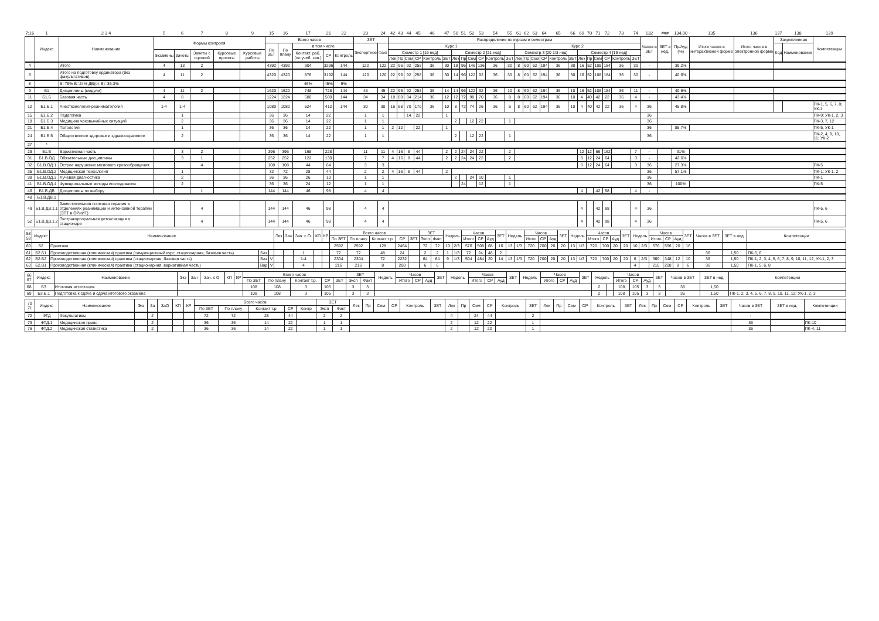| 7;16 | 1 | 2 3 4 | 5 | 6 | 7 | 8 | 9 | 15 | 16 | 17 | 21 | 22 | 23 | 24 | 42 | 43 | 44 | 45 | 46 | 47 | 50 | 51 | 52 | 53 | 54 | 55 | 61 | 62 | 63 | 64 | 65 | 66 | 69 | 70 | 71 | 72 | 73 | 74 | 132 | ### | 134,00 | 135 | 136 | 137 | 138 | 139 |
| | Индекс | Наименование | Формы контроля | | | | | Всего часов | | | | | ЗЕТ | | Распределение по курсам и семестрам | | | | | | | | | | | | | | | | | | | | | | | | Часов в ЗЕТ | ЗЕТ в нед. | Пр/Ауд (%) | Итого часов в интерактивной форме | Итого часов в электронной форме | Закрепленная | | Компетенции |
| | | | | | | | | По ЗЕТ | По плану | в том числе | | | Экспертное | Факт | Курс 1 | | | | | | | | | | | | Курс 2 | | | | | | | | | | | | | | | | | Код | Наименование | |
| | | | Экзамены | Зачеты | Зачеты с оценкой | Курсовые проекты | Курсовые работы | | | Контакт. раб. (по учеб. зан.) | СР | Контроль | | | Семестр 1 [19 нед] | | | | | | Семестр 2 [21 нед] | | | | | | Семестр 3 [20 1/3 нед] | | | | | | Семестр 4 [19 нед] | | | | | | | | | | | | | |
| | | | | | | | | | | | | | | | Лек | Пр | Сем | СР | Контроль | ЗЕТ | Лек | Пр | Сем | СР | Контроль | ЗЕТ | Лек | Пр | Сем | СР | Контроль | ЗЕТ | Лек | Пр | Сем | СР | Контроль | ЗЕТ | | | | | | | | |
| 4 | | Итого | 4 | 13 | 2 | | | 4392 | 4392 | 904 | 3236 | 144 | 122 | 122 | 22 | 96 | 92 | 258 | 36 | 30 | 18 | 96 | 146 | 136 | 36 | 32 | 8 | 60 | 62 | 194 | 36 | 30 | 16 | 52 | 108 | 184 | 36 | 30 | - | | 39.2% | | | | | |
| 6 | | Итого на подготовку ординатора (без факультативов) | 4 | 11 | 2 | | | 4320 | 4320 | 876 | 3192 | 144 | 120 | 120 | 22 | 96 | 92 | 258 | 36 | 30 | 14 | 96 | 122 | 92 | 36 | 30 | 8 | 60 | 62 | 194 | 36 | 30 | 16 | 52 | 108 | 184 | 36 | 30 | - | | 40.6% | | | | | |
| 8 | | Б=76% В=24% ДВ(от В)=36.3% | | | | | | | | 46% | 45% | 9% | | | | | | | | | | | | | | | | | | | | | | | | | | | | | | | | | | |
| 9 | Б1 | Дисциплины (модули) | 4 | 11 | 2 | | | 1620 | 1620 | 748 | 728 | 144 | 45 | 45 | 22 | 96 | 92 | 258 | 36 | 14 | 14 | 96 | 122 | 92 | 36 | 10 | 8 | 60 | 62 | 194 | 36 | 10 | 16 | 52 | 108 | 184 | 36 | 11 | - | | 40.6% | | | | | |
| 11 | Б1.Б | Базовая часть | 4 | 8 | | | | 1224 | 1224 | 580 | 500 | 144 | 34 | 34 | 18 | 80 | 84 | 214 | 36 | 12 | 12 | 72 | 98 | 70 | 36 | 8 | 8 | 60 | 62 | 194 | 36 | 10 | 4 | 40 | 42 | 22 | 36 | 4 | - | | 43.4% | | | | | |
| 12 | Б1.Б.1 | Анестезиология-реаниматология | 1-4 | 1-4 | | | | 1080 | 1080 | 524 | 412 | 144 | 30 | 30 | 16 | 68 | 70 | 170 | 36 | 10 | 8 | 72 | 74 | 26 | 36 | 6 | 8 | 60 | 62 | 194 | 36 | 10 | 4 | 40 | 42 | 22 | 36 | 4 | 36 | | 45.8% | | | | | ПК-1, 5, 6, 7, 8; УК-1 |
| 15 | Б1.Б.2 | Педагогика | | 1 | | | | 36 | 36 | 14 | 22 | | 1 | 1 | | | 14 | 22 | | 1 | | | | | | | | | | | | | | | | | | | 36 | | | | | | | ПК-9; УК-1, 2, 3 |
| 18 | Б1.Б.3 | Медицина чрезвычайных ситуаций | | 2 | | | | 36 | 36 | 14 | 22 | | 1 | 1 | | | | | | | 2 | | 12 | 22 | | 1 | | | | | | | | | | | | | 36 | | | | | | | ПК-3, 7, 12 |
| 21 | Б1.Б.4 | Патология | | 1 | | | | 36 | 36 | 14 | 22 | | 1 | 1 | 2 | 12 | | 22 | | 1 | | | | | | | | | | | | | | | | | | | 36 | | 85.7% | | | | | ПК-5, УК-1 |
| 24 | Б1.Б.5 | Общественное здоровье и здравоохранение | | 2 | | | | 36 | 36 | 14 | 22 | | 1 | 1 | | | | | | | 2 | | 12 | 22 | | 1 | | | | | | | | | | | | | 36 | | | | | | | ПК-2, 4, 9, 10, 11; УК-2 |
| 27 | * | | | | | | | | | | | | | | | | | | | | | | | | | | | | | | | | | | | | | | | | | | | | | |
| 29 | Б1.В | Вариативная часть | | 3 | 2 | | | 396 | 396 | 168 | 228 | | 11 | 11 | 4 | 16 | 8 | 44 | | 2 | 2 | 24 | 24 | 22 | | 2 | | | | | | | 12 | 12 | 66 | 162 | | 7 | - | | 31% | | | | | |
| 31 | Б1.В.ОД | Обязательные дисциплины | | 3 | 1 | | | 252 | 252 | 122 | 130 | | 7 | 7 | 4 | 16 | 8 | 44 | | 2 | 2 | 24 | 24 | 22 | | 2 | | | | | | | 8 | 12 | 24 | 64 | | 3 | - | | 42.6% | | | | | |
| 32 | Б1.В.ОД.1 | Острое нарушение мозгового кровообращения | | | 4 | | | 108 | 108 | 44 | 64 | | 3 | 3 | | | | | | | | | | | | | | | | | | | 8 | 12 | 24 | 64 | | 3 | 36 | | 27.3% | | | | | ПК-5 |
| 35 | Б1.В.ОД.2 | Медицинская психология | | 1 | | | | 72 | 72 | 28 | 44 | | 2 | 2 | 4 | 16 | 8 | 44 | | 2 | | | | | | | | | | | | | | | | | | | 36 | | 57.1% | | | | | ПК-1; УК-1, 2 |
| 38 | Б1.В.ОД.3 | Лучевая диагностика | | 2 | | | | 36 | 36 | 26 | 10 | | 1 | 1 | | | | | | | 2 | | 24 | 10 | | 1 | | | | | | | | | | | | | 36 | | | | | | | ПК-1 |
| 41 | Б1.В.ОД.4 | Функциональные методы исследования | | 2 | | | | 36 | 36 | 24 | 12 | | 1 | 1 | | | | | | | | 24 | | 12 | | 1 | | | | | | | | | | | | | 36 | | 100% | | | | | ПК-5 |
| 46 | Б1.В.ДВ | Дисциплины по выбору | | | 1 | | | 144 | 144 | 46 | 98 | | 4 | 4 | | | | | | | | | | | | | | | | | | | 4 | | 42 | 98 | | 4 | - | | | | | | | |
| 48 | Б1.В.ДВ.1 | | | | | | | | | | | | | | | | | | | | | | | | | | | | | | | | | | | | | | | | | | | | | |
| 49 | Б1.В.ДВ.1.1 | Заместительная почечная терапия в отделениях реанимации и интенсивной терапии (ЗПТ в ОРиИТ) | | | 4 | | | 144 | 144 | 46 | 98 | | 4 | 4 | | | | | | | | | | | | | | | | | | | 4 | | 42 | 98 | | 4 | 36 | | | | | | | ПК-5, 6 |
| 52 | Б1.В.ДВ.1.2 | Экстракорпоральная детоксикация в стационаре | | | 4 | | | 144 | 144 | 46 | 98 | | 4 | 4 | | | | | | | | | | | | | | | | | | | 4 | | 42 | 98 | | 4 | 36 | | | | | | | ПК-5, 6 |
| 58 59 | Индекс | Наименование | | | Экз | Зач | Зач. с О. | КП | КР | Всего часов | | | | | ЗЕТ | | Недель | | Часов | | | ЗЕТ | Недель | | Часов | | | ЗЕТ | Недель | | Часов | | | ЗЕТ | Недель | | Часов | | | ЗЕТ | Часов в ЗЕТ | ЗЕТ в нед. | Компетенции |
| | | | | | | | | | | По ЗЕТ | По плану | Контакт т.р. | СР | ЗЕТ | Эксп | Факт | | | Итого | СР | Ауд | | | | Итого | СР | Ауд | | | | Итого | СР | Ауд | | | | Итого | СР | Ауд | | | | |
| 60 | Б2 | Практики | | | | | | | | 2592 | 2592 | 128 | 2464 | | 72 | 72 | 10 | 2/3 | 576 | 508 | 68 | 16 | 13 | 1/3 | 720 | 700 | 20 | 20 | 13 | 1/3 | 720 | 700 | 20 | 20 | 10 | 2/3 | 576 | 556 | 20 | 16 | | | |
| 61 | Б2.Б1 | Производственная (клиническая) практика (симуляционный курс, стационарная, базовая часть) | Баз | | | | 1 | | | 72 | 72 | 48 | 24 | | 2 | 2 | 1 | 1/3 | 72 | 24 | 48 | 2 | | | | | | | | | | | | | | | | | | | 36 | 1,50 | ПК-5, 6 |
| 62 | Б2.Б2 | Производственная (клиническая) практика (стационарная, базовая часть) | Баз | V | | | 1-4 | | | 2304 | 2304 | 72 | 2232 | | 64 | 64 | 9 | 1/3 | 504 | 484 | 20 | 14 | 13 | 1/3 | 720 | 700 | 20 | 20 | 13 | 1/3 | 720 | 700 | 20 | 20 | 6 | 2/3 | 360 | 348 | 12 | 10 | 36 | 1,50 | ПК-1, 2, 3, 4, 5, 6, 7, 8, 9, 10, 11, 12; УК-1, 2, 3 |
| 63 | Б2.В1 | Производственная (клиническая) практика (стационарная, вариативная часть) | Вар | V | | | 4 | | | 216 | 216 | 8 | 208 | | 6 | 6 | | | | | | | | | | | | | | | | | | | 4 | | 216 | 208 | 8 | 6 | 36 | 1,50 | ПК-1, 5, 6, 8 |
| 66 67 | Индекс | Наименование | Экз | Зач | Зач. с О. | КП | КР | Всего часов | | | | | ЗЕТ | | Недель | Часов | | | ЗЕТ | Недель | Часов | | | ЗЕТ | Недель | Часов | | | ЗЕТ | Недель | | Часов | | | ЗЕТ | Часов в ЗЕТ | ЗЕТ в нед. | Компетенции |
| | | | | | | | | По ЗЕТ | По плану | Контакт т.р. | СР | ЗЕТ | Эксп | Факт | | Итого | СР | Ауд | | | Итого | СР | Ауд | | | Итого | СР | Ауд | | | | Итого | СР | Ауд | | | | |
| 68 | Б3 | Итоговая аттестация | | | | | | 108 | 108 | 3 | 105 | | 3 | 3 | | | | | | | | | | | | | | | | 2 | | 108 | 105 | 3 | 3 | 36 | 1,50 | |
| 69 | Б3.Б.1 | Подготовка к сдаче и сдача итогового экзамена | | | | | | 108 | 108 | 3 | 105 | | 3 | 3 | | | | | | | | | | | | | | | | 2 | | 108 | 105 | 3 | 3 | 36 | 1,50 | ПК-1, 2, 3, 4, 5, 6, 7, 8, 9, 10, 11, 12; УК-1, 2, 3 |
| 70 71 | Индекс | Наименование | Экз | За | ЗаО | КП | КР | Всего часов | | | | | ЗЕТ | | Лек | Пр | Сем | СР | Контроль | ЗЕТ | Лек | Пр | Сем | СР | Контроль | ЗЕТ | Лек | Пр | Сем | СР | Контроль | ЗЕТ | Лек | Пр | Сем | СР | Контроль | ЗЕТ | Часов в ЗЕТ | ЗЕТ в нед. | Компетенции |
| | | | | | | | | По ЗЕТ | По плану | Контакт т.р. | СР | Контр | Эксп | Факт | | | | | | | | | | | | | | | | | | | | | | | | | | | |
| 72 | ФТД | Факультативы | | 2 | | | | 72 | 72 | 28 | 44 | | 2 | 2 | | | | | | | 4 | | 24 | 44 | | 2 | | | | | | | | | | | | | - | | |
| 73 | ФТД.1 | Медицинское право | | 2 | | | | 36 | 36 | 14 | 22 | | 1 | 1 | | | | | | | 2 | | 12 | 22 | | 1 | | | | | | | | | | | | | 36 | | ПК-10 |
| 76 | ФТД.2 | Медицинская статистика | | 2 | | | | 36 | 36 | 14 | 22 | | 1 | 1 | | | | | | | 2 | | 12 | 22 | | 1 | | | | | | | | | | | | | 36 | | ПК-4, 11 |